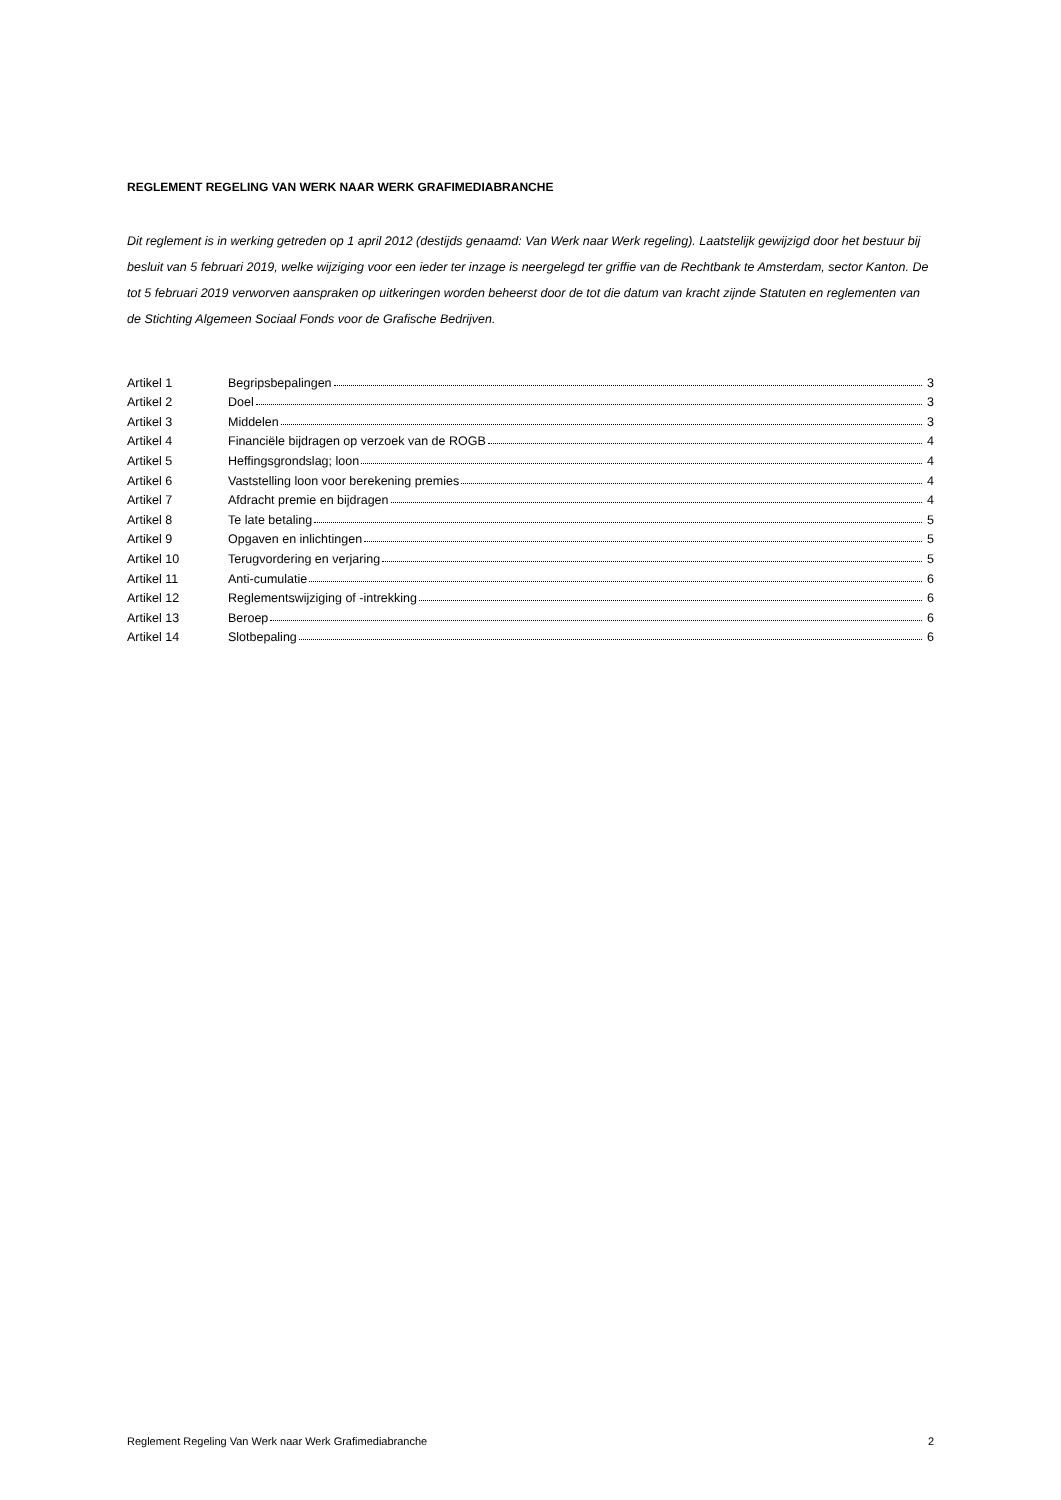REGLEMENT REGELING VAN WERK NAAR WERK GRAFIMEDIABRANCHE
Dit reglement is in werking getreden op 1 april 2012 (destijds genaamd: Van Werk naar Werk regeling). Laatstelijk gewijzigd door het bestuur bij besluit van 5 februari 2019, welke wijziging voor een ieder ter inzage is neergelegd ter griffie van de Rechtbank te Amsterdam, sector Kanton. De tot 5 februari 2019 verworven aanspraken op uitkeringen worden beheerst door de tot die datum van kracht zijnde Statuten en reglementen van de Stichting Algemeen Sociaal Fonds voor de Grafische Bedrijven.
| Artikel 1 | Begripsbepalingen | 3 |
| Artikel 2 | Doel | 3 |
| Artikel 3 | Middelen | 3 |
| Artikel 4 | Financiële bijdragen op verzoek van de ROGB | 4 |
| Artikel 5 | Heffingsgrondslag; loon | 4 |
| Artikel 6 | Vaststelling loon voor berekening premies | 4 |
| Artikel 7 | Afdracht premie en bijdragen | 4 |
| Artikel 8 | Te late betaling | 5 |
| Artikel 9 | Opgaven en inlichtingen | 5 |
| Artikel 10 | Terugvordering en verjaring | 5 |
| Artikel 11 | Anti-cumulatie | 6 |
| Artikel 12 | Reglementswijziging of -intrekking | 6 |
| Artikel 13 | Beroep | 6 |
| Artikel 14 | Slotbepaling | 6 |
Reglement Regeling Van Werk naar Werk Grafimediabranche 2